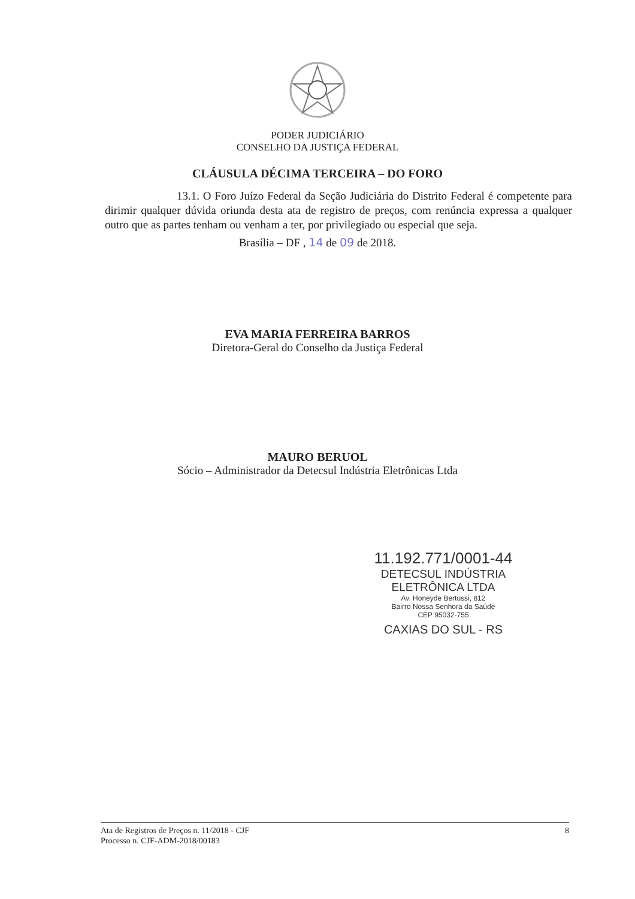PODER JUDICIÁRIO
CONSELHO DA JUSTIÇA FEDERAL
CLÁUSULA DÉCIMA TERCEIRA – DO FORO
13.1. O Foro Juízo Federal da Seção Judiciária do Distrito Federal é competente para dirimir qualquer dúvida oriunda desta ata de registro de preços, com renúncia expressa a qualquer outro que as partes tenham ou venham a ter, por privilegiado ou especial que seja.
Brasília – DF , 14 de 09 de 2018.
EVA MARIA FERREIRA BARROS
Diretora-Geral do Conselho da Justiça Federal
MAURO BERUOL
Sócio – Administrador da Detecsul Indústria Eletrônicas Ltda
11.192.771/0001-44
DETECSUL INDÚSTRIA
ELETRÔNICA LTDA
Av. Honeyde Bertussi, 812
Bairro Nossa Senhora da Saúde
CEP 95032-755
CAXIAS DO SUL - RS
Ata de Registros de Preços n. 11/2018 - CJF
Processo n. CJF-ADM-2018/00183
8